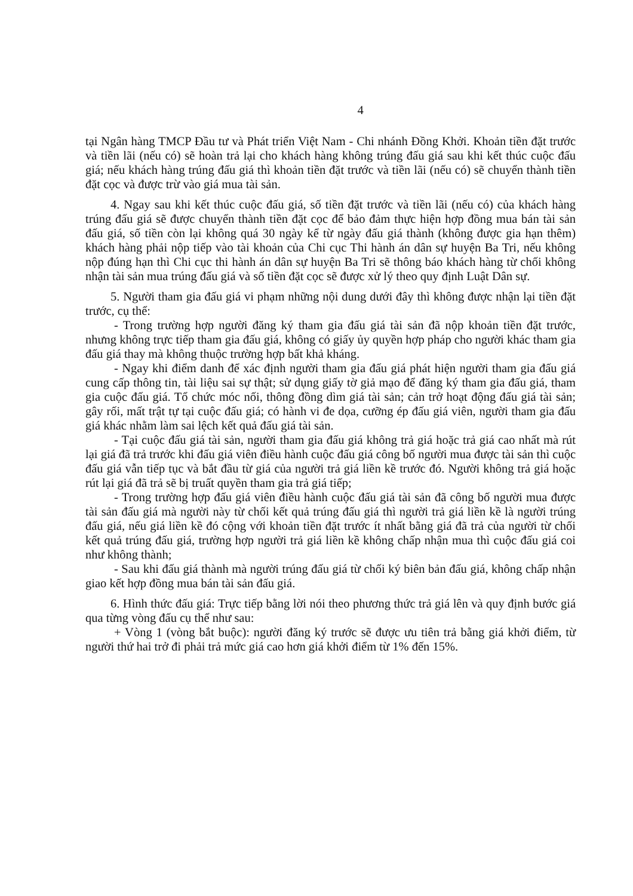4
tại Ngân hàng TMCP Đầu tư và Phát triển Việt Nam - Chi nhánh Đồng Khởi. Khoản tiền đặt trước và tiền lãi (nếu có) sẽ hoàn trả lại cho khách hàng không trúng đấu giá sau khi kết thúc cuộc đấu giá; nếu khách hàng trúng đấu giá thì khoản tiền đặt trước và tiền lãi (nếu có) sẽ chuyển thành tiền đặt cọc và được trừ vào giá mua tài sản.
4. Ngay sau khi kết thúc cuộc đấu giá, số tiền đặt trước và tiền lãi (nếu có) của khách hàng trúng đấu giá sẽ được chuyển thành tiền đặt cọc để bảo đảm thực hiện hợp đồng mua bán tài sản đấu giá, số tiền còn lại không quá 30 ngày kể từ ngày đấu giá thành (không được gia hạn thêm) khách hàng phải nộp tiếp vào tài khoản của Chi cục Thi hành án dân sự huyện Ba Tri, nếu không nộp đúng hạn thì Chi cục thi hành án dân sự huyện Ba Tri sẽ thông báo khách hàng từ chối không nhận tài sản mua trúng đấu giá và số tiền đặt cọc sẽ được xử lý theo quy định Luật Dân sự.
5. Người tham gia đấu giá vi phạm những nội dung dưới đây thì không được nhận lại tiền đặt trước, cụ thể:
- Trong trường hợp người đăng ký tham gia đấu giá tài sản đã nộp khoản tiền đặt trước, nhưng không trực tiếp tham gia đấu giá, không có giấy ủy quyền hợp pháp cho người khác tham gia đấu giá thay mà không thuộc trường hợp bất khả kháng.
- Ngay khi điểm danh để xác định người tham gia đấu giá phát hiện người tham gia đấu giá cung cấp thông tin, tài liệu sai sự thật; sử dụng giấy tờ giả mạo để đăng ký tham gia đấu giá, tham gia cuộc đấu giá. Tổ chức móc nối, thông đồng dìm giá tài sản; cản trở hoạt động đấu giá tài sản; gây rối, mất trật tự tại cuộc đấu giá; có hành vi đe dọa, cưỡng ép đấu giá viên, người tham gia đấu giá khác nhằm làm sai lệch kết quả đấu giá tài sản.
- Tại cuộc đấu giá tài sản, người tham gia đấu giá không trả giá hoặc trả giá cao nhất mà rút lại giá đã trả trước khi đấu giá viên điều hành cuộc đấu giá công bố người mua được tài sản thì cuộc đấu giá vẫn tiếp tục và bắt đầu từ giá của người trả giá liền kề trước đó. Người không trả giá hoặc rút lại giá đã trả sẽ bị truất quyền tham gia trả giá tiếp;
- Trong trường hợp đấu giá viên điều hành cuộc đấu giá tài sản đã công bố người mua được tài sản đấu giá mà người này từ chối kết quả trúng đấu giá thì người trả giá liền kề là người trúng đấu giá, nếu giá liền kề đó cộng với khoản tiền đặt trước ít nhất bằng giá đã trả của người từ chối kết quả trúng đấu giá, trường hợp người trả giá liền kề không chấp nhận mua thì cuộc đấu giá coi như không thành;
- Sau khi đấu giá thành mà người trúng đấu giá từ chối ký biên bản đấu giá, không chấp nhận giao kết hợp đồng mua bán tài sản đấu giá.
6. Hình thức đấu giá: Trực tiếp bằng lời nói theo phương thức trả giá lên và quy định bước giá qua từng vòng đấu cụ thể như sau:
+ Vòng 1 (vòng bắt buộc): người đăng ký trước sẽ được ưu tiên trả bằng giá khởi điểm, từ người thứ hai trở đi phải trả mức giá cao hơn giá khởi điểm từ 1% đến 15%.